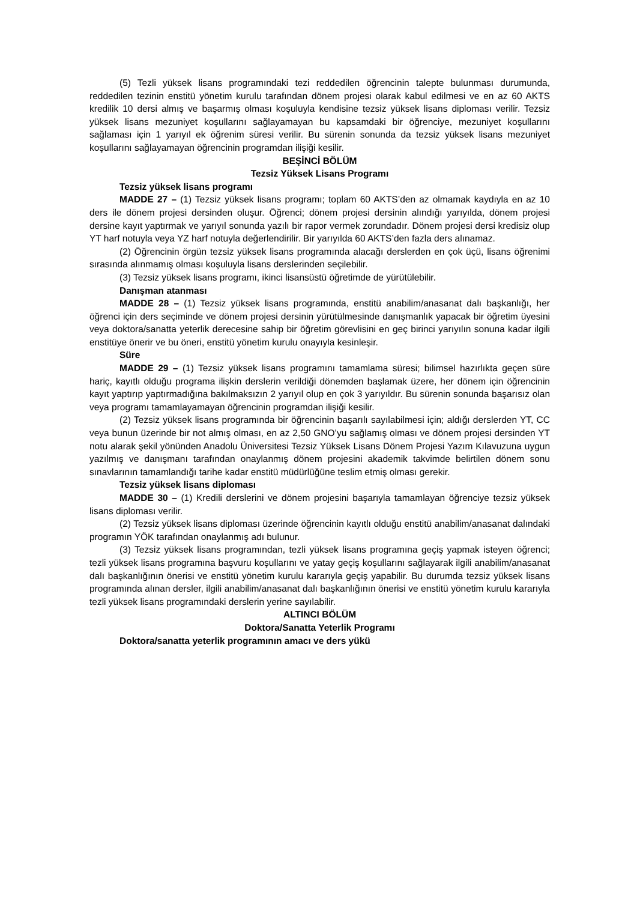(5) Tezli yüksek lisans programındaki tezi reddedilen öğrencinin talepte bulunması durumunda, reddedilen tezinin enstitü yönetim kurulu tarafından dönem projesi olarak kabul edilmesi ve en az 60 AKTS kredilik 10 dersi almış ve başarmış olması koşuluyla kendisine tezsiz yüksek lisans diploması verilir. Tezsiz yüksek lisans mezuniyet koşullarını sağlayamayan bu kapsamdaki bir öğrenciye, mezuniyet koşullarını sağlaması için 1 yarıyıl ek öğrenim süresi verilir. Bu sürenin sonunda da tezsiz yüksek lisans mezuniyet koşullarını sağlayamayan öğrencinin programdan ilişiği kesilir.
BEŞİNCİ BÖLÜM
Tezsiz Yüksek Lisans Programı
Tezsiz yüksek lisans programı
MADDE 27 – (1) Tezsiz yüksek lisans programı; toplam 60 AKTS’den az olmamak kaydıyla en az 10 ders ile dönem projesi dersinden oluşur. Öğrenci; dönem projesi dersinin alındığı yarıyılda, dönem projesi dersine kayıt yaptırmak ve yarıyıl sonunda yazılı bir rapor vermek zorundadır. Dönem projesi dersi kredisiz olup YT harf notuyla veya YZ harf notuyla değerlendirilir. Bir yarıyılda 60 AKTS’den fazla ders alınamaz.
(2) Öğrencinin örgün tezsiz yüksek lisans programında alacağı derslerden en çok üçü, lisans öğrenimi sırasında alınmamış olması koşuluyla lisans derslerinden seçilebilir.
(3) Tezsiz yüksek lisans programı, ikinci lisansüstü öğretimde de yürütülebilir.
Danışman atanması
MADDE 28 – (1) Tezsiz yüksek lisans programında, enstitü anabilim/anasanat dalı başkanlığı, her öğrenci için ders seçiminde ve dönem projesi dersinin yürütülmesinde danışmanlık yapacak bir öğretim üyesini veya doktora/sanatta yeterlik derecesine sahip bir öğretim görevlisini en geç birinci yarıyılın sonuna kadar ilgili enstitüye önerir ve bu öneri, enstitü yönetim kurulu onayıyla kesinleşir.
Süre
MADDE 29 – (1) Tezsiz yüksek lisans programını tamamlama süresi; bilimsel hazırlıkta geçen süre hariç, kayıtlı olduğu programa ilişkin derslerin verildiği dönemden başlamak üzere, her dönem için öğrencinin kayıt yaptırıp yaptırmadığına bakılmaksızın 2 yarıyıl olup en çok 3 yarıyıldır. Bu sürenin sonunda başarısız olan veya programı tamamlayamayan öğrencinin programdan ilişiği kesilir.
(2) Tezsiz yüksek lisans programında bir öğrencinin başarılı sayılabilmesi için; aldığı derslerden YT, CC veya bunun üzerinde bir not almış olması, en az 2,50 GNO’yu sağlamış olması ve dönem projesi dersinden YT notu alarak şekil yönünden Anadolu Üniversitesi Tezsiz Yüksek Lisans Dönem Projesi Yazım Kılavuzuna uygun yazılmış ve danışmanı tarafından onaylanmış dönem projesini akademik takvimde belirtilen dönem sonu sınavlarının tamamlandığı tarihe kadar enstitü müdürlüğüne teslim etmiş olması gerekir.
Tezsiz yüksek lisans diploması
MADDE 30 – (1) Kredili derslerini ve dönem projesini başarıyla tamamlayan öğrenciye tezsiz yüksek lisans diploması verilir.
(2) Tezsiz yüksek lisans diploması üzerinde öğrencinin kayıtlı olduğu enstitü anabilim/anasanat dalındaki programın YÖK tarafından onaylanmış adı bulunur.
(3) Tezsiz yüksek lisans programından, tezli yüksek lisans programına geçiş yapmak isteyen öğrenci; tezli yüksek lisans programına başvuru koşullarını ve yatay geçiş koşullarını sağlayarak ilgili anabilim/anasanat dalı başkanlığının önerisi ve enstitü yönetim kurulu kararıyla geçiş yapabilir. Bu durumda tezsiz yüksek lisans programında alınan dersler, ilgili anabilim/anasanat dalı başkanlığının önerisi ve enstitü yönetim kurulu kararıyla tezli yüksek lisans programındaki derslerin yerine sayılabilir.
ALTINCI BÖLÜM
Doktora/Sanatta Yeterlik Programı
Doktora/sanatta yeterlik programının amacı ve ders yükü